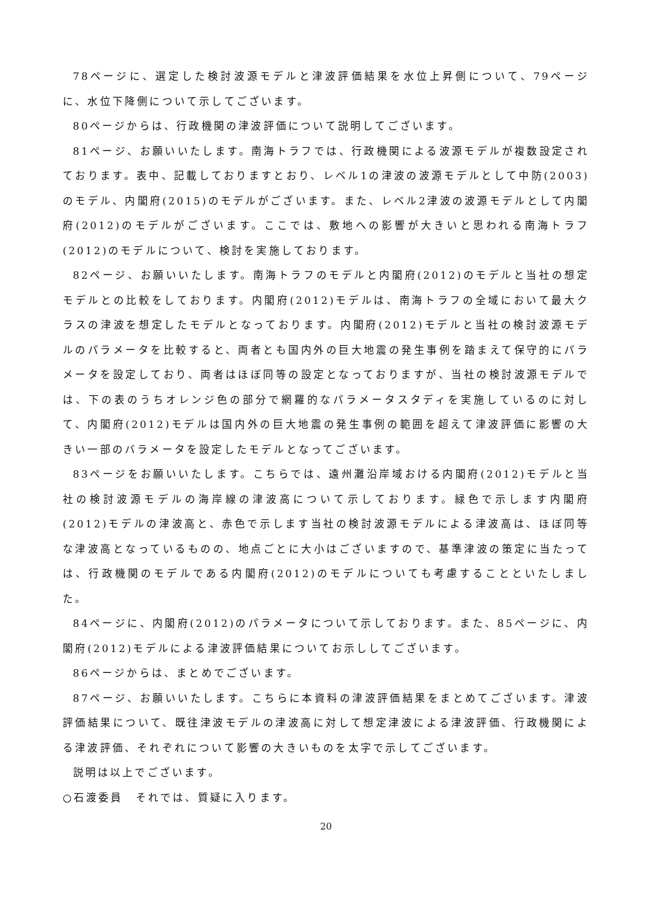78ページに、選定した検討波源モデルと津波評価結果を水位上昇側について、79ページに、水位下降側について示してございます。
80ページからは、行政機関の津波評価について説明してございます。
81ページ、お願いいたします。南海トラフでは、行政機関による波源モデルが複数設定されております。表中、記載しておりますとおり、レベル1の津波の波源モデルとして中防(2003)のモデル、内閣府(2015)のモデルがございます。また、レベル2津波の波源モデルとして内閣府(2012)のモデルがございます。ここでは、敷地への影響が大きいと思われる南海トラフ(2012)のモデルについて、検討を実施しております。
82ページ、お願いいたします。南海トラフのモデルと内閣府(2012)のモデルと当社の想定モデルとの比較をしております。内閣府(2012)モデルは、南海トラフの全域において最大クラスの津波を想定したモデルとなっております。内閣府(2012)モデルと当社の検討波源モデルのパラメータを比較すると、両者とも国内外の巨大地震の発生事例を踏まえて保守的にパラメータを設定しており、両者はほぼ同等の設定となっておりますが、当社の検討波源モデルでは、下の表のうちオレンジ色の部分で網羅的なパラメータスタディを実施しているのに対して、内閣府(2012)モデルは国内外の巨大地震の発生事例の範囲を超えて津波評価に影響の大きい一部のバラメータを設定したモデルとなってございます。
83ページをお願いいたします。こちらでは、遠州灘沿岸域おける内閣府(2012)モデルと当社の検討波源モデルの海岸線の津波高について示しております。緑色で示します内閣府(2012)モデルの津波高と、赤色で示します当社の検討波源モデルによる津波高は、ほぼ同等な津波高となっているものの、地点ごとに大小はございますので、基準津波の策定に当たっては、行政機関のモデルである内閣府(2012)のモデルについても考慮することといたしました。
84ページに、内閣府(2012)のパラメータについて示しております。また、85ページに、内閣府(2012)モデルによる津波評価結果についてお示ししてございます。
86ページからは、まとめでございます。
87ページ、お願いいたします。こちらに本資料の津波評価結果をまとめてございます。津波評価結果について、既往津波モデルの津波高に対して想定津波による津波評価、行政機関による津波評価、それぞれについて影響の大きいものを太字で示してございます。
説明は以上でございます。
○石渡委員　それでは、質疑に入ります。
20